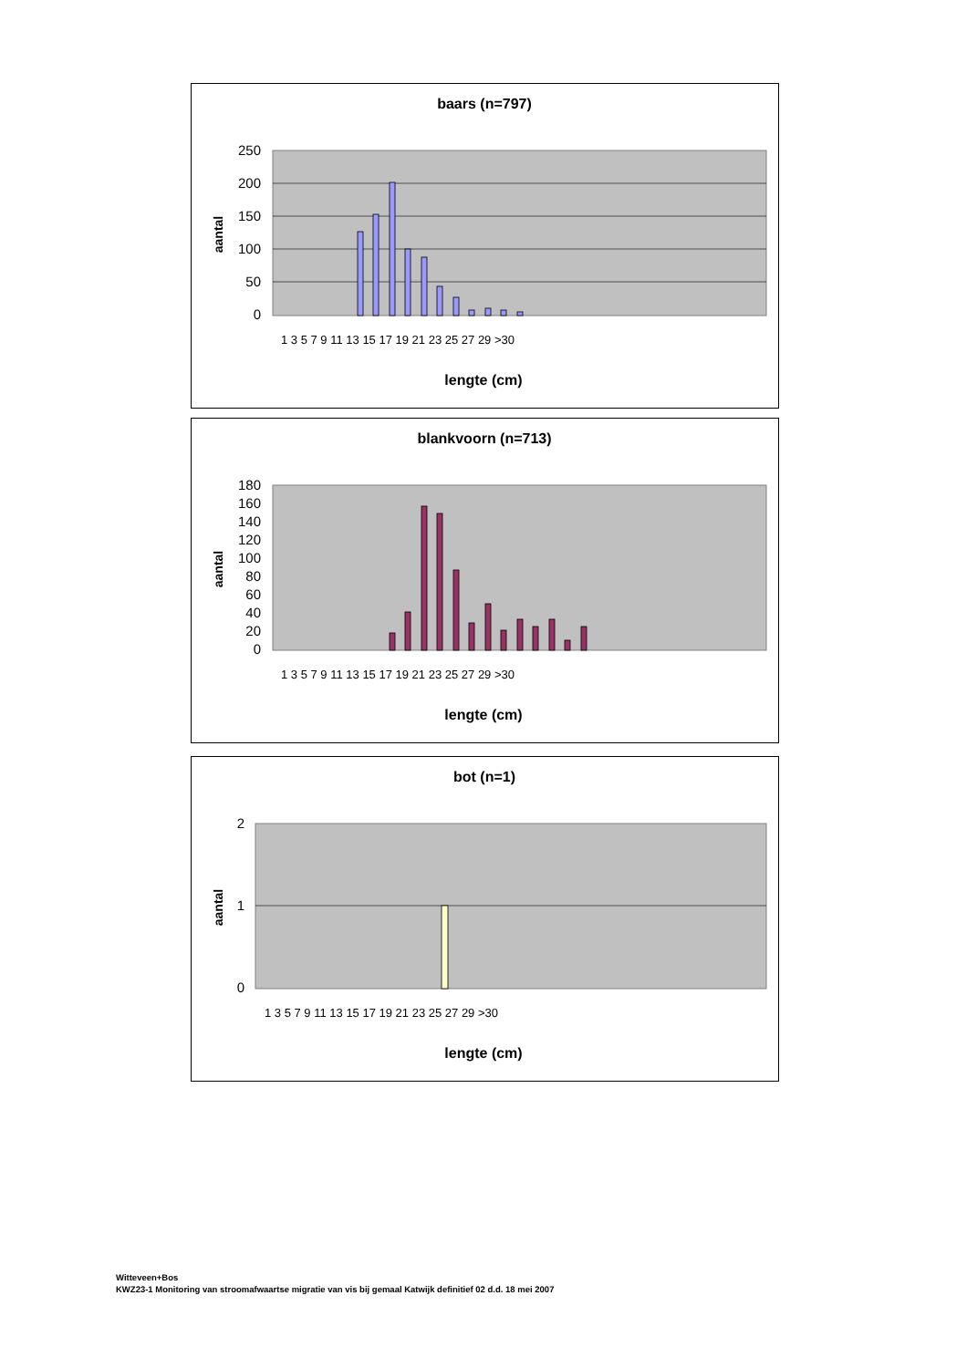baars (n=797)
aantal
250
200
150
100
50
0
lengte (cm)
1 3 5 7 9 11 13 15 17 19 21 23 25 27 29 >30
blankvoorn (n=713)
aantal
180
160
140
120
100
80
60
40
20
0
lengte (cm)
1 3 5 7 9 11 13 15 17 19 21 23 25 27 29 >30
bot (n=1)
aantal
2
1
0
lengte (cm)
1 3 5 7 9 11 13 15 17 19 21 23 25 27 29 >30
Witteveen+Bos
KWZ23-1 Monitoring van stroomafwaartse migratie van vis bij gemaal Katwijk definitief 02 d.d. 18 mei 2007